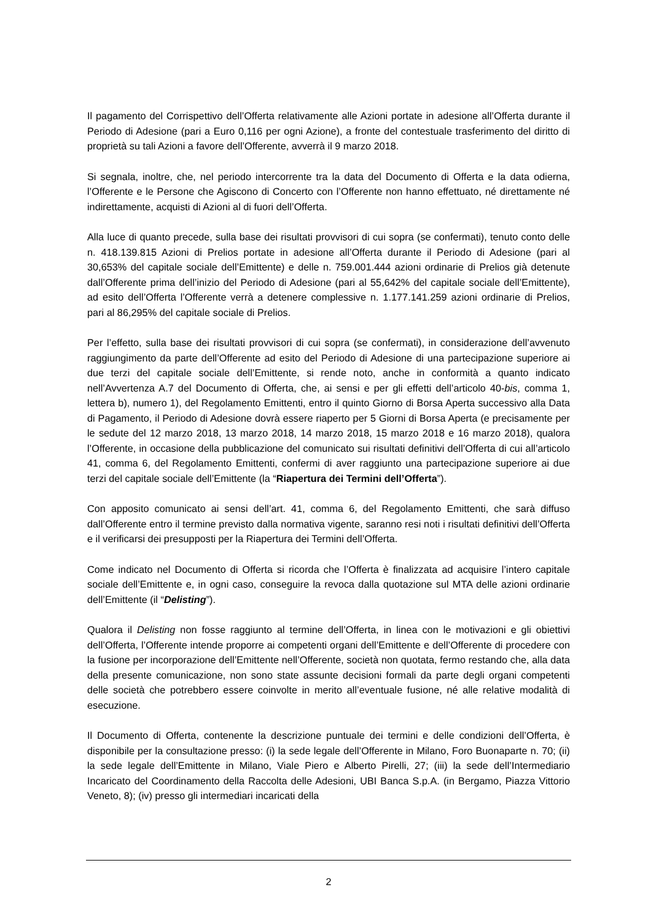Il pagamento del Corrispettivo dell’Offerta relativamente alle Azioni portate in adesione all’Offerta durante il Periodo di Adesione (pari a Euro 0,116 per ogni Azione), a fronte del contestuale trasferimento del diritto di proprietà su tali Azioni a favore dell’Offerente, avverrà il 9 marzo 2018.
Si segnala, inoltre, che, nel periodo intercorrente tra la data del Documento di Offerta e la data odierna, l’Offerente e le Persone che Agiscono di Concerto con l’Offerente non hanno effettuato, né direttamente né indirettamente, acquisti di Azioni al di fuori dell’Offerta.
Alla luce di quanto precede, sulla base dei risultati provvisori di cui sopra (se confermati), tenuto conto delle n. 418.139.815 Azioni di Prelios portate in adesione all’Offerta durante il Periodo di Adesione (pari al 30,653% del capitale sociale dell’Emittente) e delle n. 759.001.444 azioni ordinarie di Prelios già detenute dall’Offerente prima dell’inizio del Periodo di Adesione (pari al 55,642% del capitale sociale dell’Emittente), ad esito dell’Offerta l’Offerente verrà a detenere complessive n. 1.177.141.259 azioni ordinarie di Prelios, pari al 86,295% del capitale sociale di Prelios.
Per l’effetto, sulla base dei risultati provvisori di cui sopra (se confermati), in considerazione dell’avvenuto raggiungimento da parte dell’Offerente ad esito del Periodo di Adesione di una partecipazione superiore ai due terzi del capitale sociale dell’Emittente, si rende noto, anche in conformità a quanto indicato nell’Avvertenza A.7 del Documento di Offerta, che, ai sensi e per gli effetti dell’articolo 40-bis, comma 1, lettera b), numero 1), del Regolamento Emittenti, entro il quinto Giorno di Borsa Aperta successivo alla Data di Pagamento, il Periodo di Adesione dovrà essere riaperto per 5 Giorni di Borsa Aperta (e precisamente per le sedute del 12 marzo 2018, 13 marzo 2018, 14 marzo 2018, 15 marzo 2018 e 16 marzo 2018), qualora l’Offerente, in occasione della pubblicazione del comunicato sui risultati definitivi dell’Offerta di cui all’articolo 41, comma 6, del Regolamento Emittenti, confermi di aver raggiunto una partecipazione superiore ai due terzi del capitale sociale dell’Emittente (la “Riapertura dei Termini dell’Offerta”).
Con apposito comunicato ai sensi dell’art. 41, comma 6, del Regolamento Emittenti, che sarà diffuso dall’Offerente entro il termine previsto dalla normativa vigente, saranno resi noti i risultati definitivi dell’Offerta e il verificarsi dei presupposti per la Riapertura dei Termini dell’Offerta.
Come indicato nel Documento di Offerta si ricorda che l’Offerta è finalizzata ad acquisire l’intero capitale sociale dell’Emittente e, in ogni caso, conseguire la revoca dalla quotazione sul MTA delle azioni ordinarie dell’Emittente (il “Delisting”).
Qualora il Delisting non fosse raggiunto al termine dell’Offerta, in linea con le motivazioni e gli obiettivi dell’Offerta, l’Offerente intende proporre ai competenti organi dell’Emittente e dell’Offerente di procedere con la fusione per incorporazione dell’Emittente nell’Offerente, società non quotata, fermo restando che, alla data della presente comunicazione, non sono state assunte decisioni formali da parte degli organi competenti delle società che potrebbero essere coinvolte in merito all’eventuale fusione, né alle relative modalità di esecuzione.
Il Documento di Offerta, contenente la descrizione puntuale dei termini e delle condizioni dell’Offerta, è disponibile per la consultazione presso: (i) la sede legale dell’Offerente in Milano, Foro Buonaparte n. 70; (ii) la sede legale dell’Emittente in Milano, Viale Piero e Alberto Pirelli, 27; (iii) la sede dell’Intermediario Incaricato del Coordinamento della Raccolta delle Adesioni, UBI Banca S.p.A. (in Bergamo, Piazza Vittorio Veneto, 8); (iv) presso gli intermediari incaricati della
2